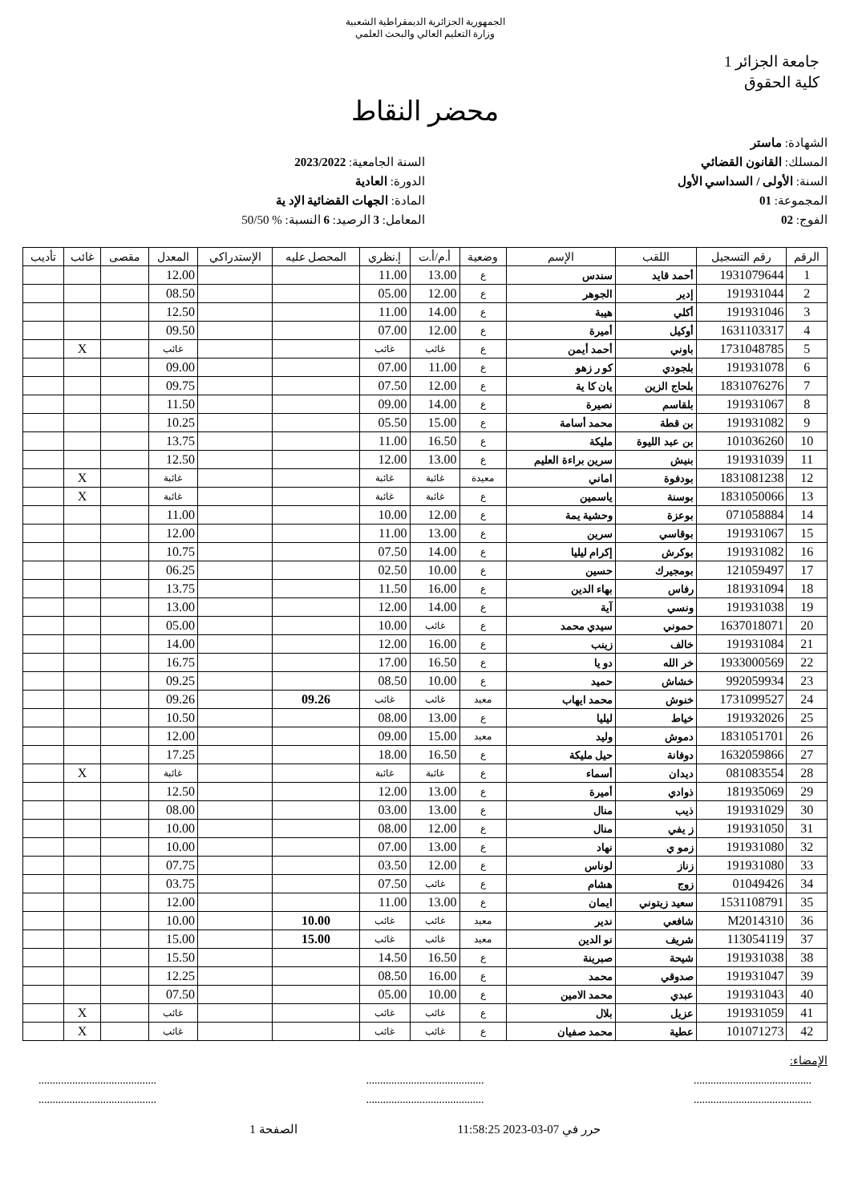الجمهورية الجزائرية الديمقراطية الشعبية
وزارة التعليم العالي والبحث العلمي
جامعة الجزائر 1
كلية الحقوق
محضر النقاط
الشهادة: ماستر
المسلك: القانون القضائي
السنة: الأولى / السداسي الأول
المجموعة: 01
الفوج: 02
السنة الجامعية: 2023/2022
الدورة: العادية
المادة: الجهات القضائية الإد ية
المعامل: 3 الرصيد: 6 النسبة: % 50/50
| الرقم | رقم التسجيل | اللقب | الإسم | وضعية | أ.م/أ.ت | إ.نظري | المحصل عليه | الإستدراكي | المعدل | مقصى | غائب | تأديب |
| --- | --- | --- | --- | --- | --- | --- | --- | --- | --- | --- | --- | --- |
| 1 | 1931079644 | أحمد قايد | سندس | ع | 13.00 | 11.00 | | | 12.00 | | | |
| 2 | 191931044 | إدير | الجوهر | ع | 12.00 | 05.00 | | | 08.50 | | | |
| 3 | 191931046 | أكلي | هيبة | ع | 14.00 | 11.00 | | | 12.50 | | | |
| 4 | 1631103317 | أوكيل | أميرة | ع | 12.00 | 07.00 | | | 09.50 | | | |
| 5 | 1731048785 | باوني | أحمد أيمن | ع | غائب | غائب | | | غائب | | X | |
| 6 | 191931078 | بلجودي | كو ر زهو | ع | 11.00 | 07.00 | | | 09.00 | | | |
| 7 | 1831076276 | بلحاج الزين | يان كا ية | ع | 12.00 | 07.50 | | | 09.75 | | | |
| 8 | 191931067 | بلقاسم | نصيرة | ع | 14.00 | 09.00 | | | 11.50 | | | |
| 9 | 191931082 | بن قطة | محمد أسامة | ع | 15.00 | 05.50 | | | 10.25 | | | |
| 10 | 101036260 | بن عبد الليوة | مليكة | ع | 16.50 | 11.00 | | | 13.75 | | | |
| 11 | 191931039 | بنيش | سرين براءة العليم | ع | 13.00 | 12.00 | | | 12.50 | | | |
| 12 | 1831081238 | بودفوة | اماني | معيدة | غائبة | غائبة | | | غائبة | | X | |
| 13 | 1831050066 | بوسنة | ياسمين | ع | غائبة | غائبة | | | غائبة | | X | |
| 14 | 071058884 | بوعزة | وحشية يمة | ع | 12.00 | 10.00 | | | 11.00 | | | |
| 15 | 191931067 | بوقاسي | سرين | ع | 13.00 | 11.00 | | | 12.00 | | | |
| 16 | 191931082 | بوكرش | إكرام ليليا | ع | 14.00 | 07.50 | | | 10.75 | | | |
| 17 | 121059497 | بومجيرك | حسين | ع | 10.00 | 02.50 | | | 06.25 | | | |
| 18 | 181931094 | رفاس | بهاء الدين | ع | 16.00 | 11.50 | | | 13.75 | | | |
| 19 | 191931038 | ونسي | آية | ع | 14.00 | 12.00 | | | 13.00 | | | |
| 20 | 1637018071 | حموني | سيدي محمد | ع | غائب | 10.00 | | | 05.00 | | | |
| 21 | 191931084 | خالف | زينب | ع | 16.00 | 12.00 | | | 14.00 | | | |
| 22 | 1933000569 | خر الله | دو يا | ع | 16.50 | 17.00 | | | 16.75 | | | |
| 23 | 992059934 | خشاش | حميد | ع | 10.00 | 08.50 | | | 09.25 | | | |
| 24 | 1731099527 | خنوش | محمد ايهاب | معيد | غائب | غائب | 09.26 | | 09.26 | | | |
| 25 | 191932026 | خياط | ليليا | ع | 13.00 | 08.00 | | | 10.50 | | | |
| 26 | 1831051701 | دموش | وليد | معيد | 15.00 | 09.00 | | | 12.00 | | | |
| 27 | 1632059866 | دوفانة | حيل مليكة | ع | 16.50 | 18.00 | | | 17.25 | | | |
| 28 | 081083554 | ديدان | أسماء | ع | غائبة | غائبة | | | غائبة | | X | |
| 29 | 181935069 | ذوادي | أميرة | ع | 13.00 | 12.00 | | | 12.50 | | | |
| 30 | 191931029 | ذيب | منال | ع | 13.00 | 03.00 | | | 08.00 | | | |
| 31 | 191931050 | ز يفي | منال | ع | 12.00 | 08.00 | | | 10.00 | | | |
| 32 | 191931080 | زمو ي | نهاد | ع | 13.00 | 07.00 | | | 10.00 | | | |
| 33 | 191931080 | زناز | لوناس | ع | 12.00 | 03.50 | | | 07.75 | | | |
| 34 | 01049426 | زوج | هشام | ع | غائب | 07.50 | | | 03.75 | | | |
| 35 | 1531108791 | سعيد زيتوني | ايمان | ع | 13.00 | 11.00 | | | 12.00 | | | |
| 36 | M2014310 | شافعي | ندير | معيد | غائب | غائب | 10.00 | | 10.00 | | | |
| 37 | 113054119 | شريف | نو الدين | معيد | غائب | غائب | 15.00 | | 15.00 | | | |
| 38 | 191931038 | شيحة | صبرينة | ع | 16.50 | 14.50 | | | 15.50 | | | |
| 39 | 191931047 | صدوقي | محمد | ع | 16.00 | 08.50 | | | 12.25 | | | |
| 40 | 191931043 | عبدي | محمد الامين | ع | 10.00 | 05.00 | | | 07.50 | | | |
| 41 | 191931059 | عزيل | بلال | ع | غائب | غائب | | | غائب | | X | |
| 42 | 101071273 | عطية | محمد صفيان | ع | غائب | غائب | | | غائب | | X | |
الإمضاء:
..............................................................................................................................
..............................................................................................................................
حرر في 07-03-2023 11:58:25 الصفحة 1